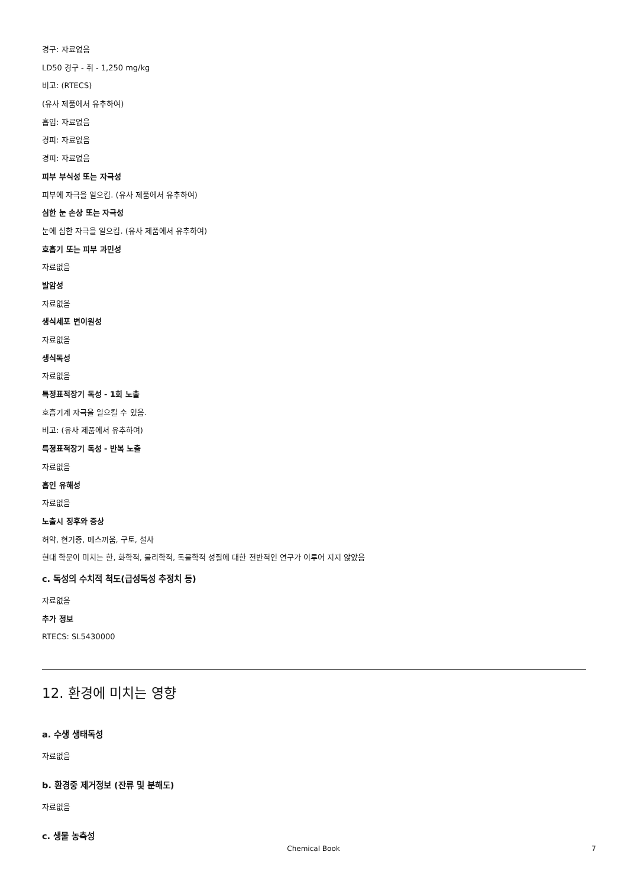경구: 자료없음
LD50 경구 - 쥐 - 1,250 mg/kg
비고: (RTECS)
(유사 제품에서 유추하여)
흡입: 자료없음
경피: 자료없음
경피: 자료없음
피부 부식성 또는 자극성
피부에 자극을 일으킴. (유사 제품에서 유추하여)
심한 눈 손상 또는 자극성
눈에 심한 자극을 일으킴. (유사 제품에서 유추하여)
호흡기 또는 피부 과민성
자료없음
발암성
자료없음
생식세포 변이원성
자료없음
생식독성
자료없음
특정표적장기 독성 - 1회 노출
호흡기계 자극을 일으킬 수 있음.
비고: (유사 제품에서 유추하여)
특정표적장기 독성 - 반복 노출
자료없음
흡인 유해성
자료없음
노출시 징후와 증상
허약, 현기증, 메스꺼움, 구토, 설사
현대 학문이 미치는 한, 화학적, 물리학적, 독물학적 성질에 대한 전반적인 연구가 이루어 지지 않았음
c. 독성의 수치적 척도(급성독성 추정치 등)
자료없음
추가 정보
RTECS: SL5430000
12. 환경에 미치는 영향
a. 수생 생태독성
자료없음
b. 환경중 제거정보 (잔류 및 분해도)
자료없음
c. 생물 농축성
Chemical Book 7